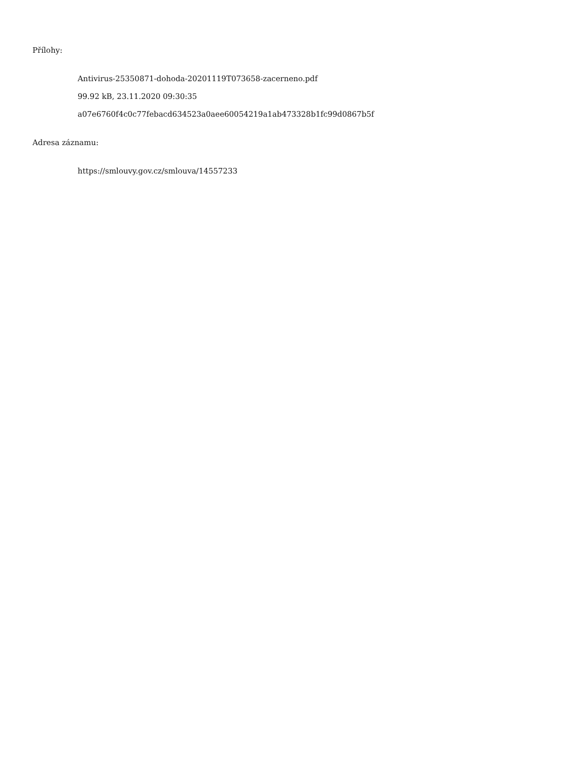Přílohy:
Antivirus-25350871-dohoda-20201119T073658-zacerneno.pdf
99.92 kB, 23.11.2020 09:30:35
a07e6760f4c0c77febacd634523a0aee60054219a1ab473328b1fc99d0867b5f
Adresa záznamu:
https://smlouvy.gov.cz/smlouva/14557233